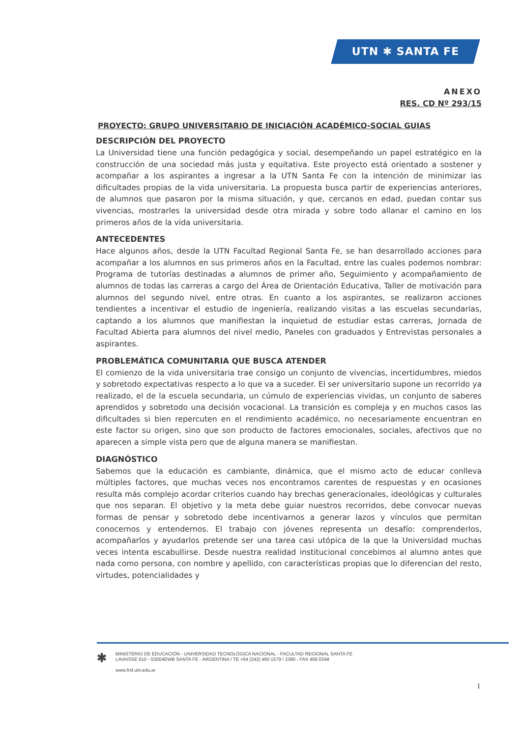UTN ✱ SANTA FE
ANEXO
RES. CD Nº 293/15
PROYECTO: GRUPO UNIVERSITARIO DE INICIACIÓN ACADÉMICO-SOCIAL GUIAS
DESCRIPCIÓN DEL PROYECTO
La Universidad tiene una función pedagógica y social, desempeñando un papel estratégico en la construcción de una sociedad más justa y equitativa. Este proyecto está orientado a sostener y acompañar a los aspirantes a ingresar a la UTN Santa Fe con la intención de minimizar las dificultades propias de la vida universitaria. La propuesta busca partir de experiencias anteriores, de alumnos que pasaron por la misma situación, y que, cercanos en edad, puedan contar sus vivencias, mostrarles la universidad desde otra mirada y sobre todo allanar el camino en los primeros años de la vida universitaria.
ANTECEDENTES
Hace algunos años, desde la UTN Facultad Regional Santa Fe, se han desarrollado acciones para acompañar a los alumnos en sus primeros años en la Facultad, entre las cuales podemos nombrar: Programa de tutorías destinadas a alumnos de primer año, Seguimiento y acompañamiento de alumnos de todas las carreras a cargo del Área de Orientación Educativa, Taller de motivación para alumnos del segundo nivel, entre otras. En cuanto a los aspirantes, se realizaron acciones tendientes a incentivar el estudio de ingeniería, realizando visitas a las escuelas secundarias, captando a los alumnos que manifiestan la inquietud de estudiar estas carreras, Jornada de Facultad Abierta para alumnos del nivel medio, Paneles con graduados y Entrevistas personales a aspirantes.
PROBLEMÁTICA COMUNITARIA QUE BUSCA ATENDER
El comienzo de la vida universitaria trae consigo un conjunto de vivencias, incertidumbres, miedos y sobretodo expectativas respecto a lo que va a suceder. El ser universitario supone un recorrido ya realizado, el de la escuela secundaria, un cúmulo de experiencias vividas, un conjunto de saberes aprendidos y sobretodo una decisión vocacional. La transición es compleja y en muchos casos las dificultades si bien repercuten en el rendimiento académico, no necesariamente encuentran en este factor su origen, sino que son producto de factores emocionales, sociales, afectivos que no aparecen a simple vista pero que de alguna manera se manifiestan.
DIAGNÓSTICO
Sabemos que la educación es cambiante, dinámica, que el mismo acto de educar conlleva múltiples factores, que muchas veces nos encontramos carentes de respuestas y en ocasiones resulta más complejo acordar criterios cuando hay brechas generacionales, ideológicas y culturales que nos separan. El objetivo y la meta debe guiar nuestros recorridos, debe convocar nuevas formas de pensar y sobretodo debe incentivarnos a generar lazos y vínculos que permitan conocernos y entendernos. El trabajo con jóvenes representa un desafío: comprenderlos, acompañarlos y ayudarlos pretende ser una tarea casi utópica de la que la Universidad muchas veces intenta escabullirse. Desde nuestra realidad institucional concebimos al alumno antes que nada como persona, con nombre y apellido, con características propias que lo diferencian del resto, virtudes, potencialidades y
✱
MINISTERIO DE EDUCACIÓN - UNIVERSIDAD TECNOLÓGICA NACIONAL - FACULTAD REGIONAL SANTA FE
LAVAISSE 610 - S3004EWB SANTA FE - ARGENTINA / TE +54 (342) 460 1579 / 2390 - FAX 469 0348
www.frsf.utn.edu.ar
1